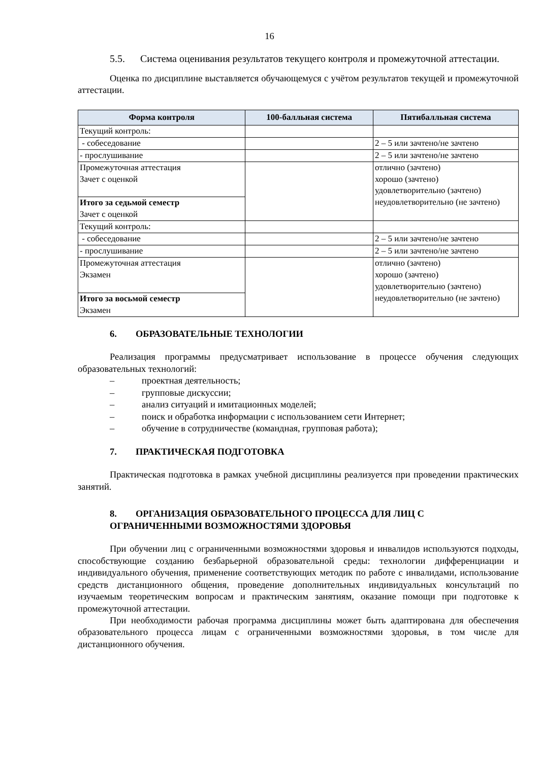16
5.5. Система оценивания результатов текущего контроля и промежуточной аттестации.
Оценка по дисциплине выставляется обучающемуся с учётом результатов текущей и промежуточной аттестации.
| Форма контроля | 100-балльная система | Пятибалльная система |
| --- | --- | --- |
| Текущий контроль: | | |
| - собеседование | | 2 – 5 или зачтено/не зачтено |
| - прослушивание | | 2 – 5 или зачтено/не зачтено |
| Промежуточная аттестация Зачет с оценкой | | отлично (зачтено) хорошо (зачтено) удовлетворительно (зачтено) неудовлетворительно (не зачтено) |
| Итого за седьмой семестр Зачет с оценкой | | |
| Текущий контроль: | | |
| - собеседование | | 2 – 5 или зачтено/не зачтено |
| - прослушивание | | 2 – 5 или зачтено/не зачтено |
| Промежуточная аттестация Экзамен | | отлично (зачтено) хорошо (зачтено) удовлетворительно (зачтено) неудовлетворительно (не зачтено) |
| Итого за восьмой семестр Экзамен | | |
6. ОБРАЗОВАТЕЛЬНЫЕ ТЕХНОЛОГИИ
Реализация программы предусматривает использование в процессе обучения следующих образовательных технологий:
– проектная деятельность;
– групповые дискуссии;
– анализ ситуаций и имитационных моделей;
– поиск и обработка информации с использованием сети Интернет;
– обучение в сотрудничестве (командная, групповая работа);
7. ПРАКТИЧЕСКАЯ ПОДГОТОВКА
Практическая подготовка в рамках учебной дисциплины реализуется при проведении практических занятий.
8. ОРГАНИЗАЦИЯ ОБРАЗОВАТЕЛЬНОГО ПРОЦЕССА ДЛЯ ЛИЦ С ОГРАНИЧЕННЫМИ ВОЗМОЖНОСТЯМИ ЗДОРОВЬЯ
При обучении лиц с ограниченными возможностями здоровья и инвалидов используются подходы, способствующие созданию безбарьерной образовательной среды: технологии дифференциации и индивидуального обучения, применение соответствующих методик по работе с инвалидами, использование средств дистанционного общения, проведение дополнительных индивидуальных консультаций по изучаемым теоретическим вопросам и практическим занятиям, оказание помощи при подготовке к промежуточной аттестации.
При необходимости рабочая программа дисциплины может быть адаптирована для обеспечения образовательного процесса лицам с ограниченными возможностями здоровья, в том числе для дистанционного обучения.